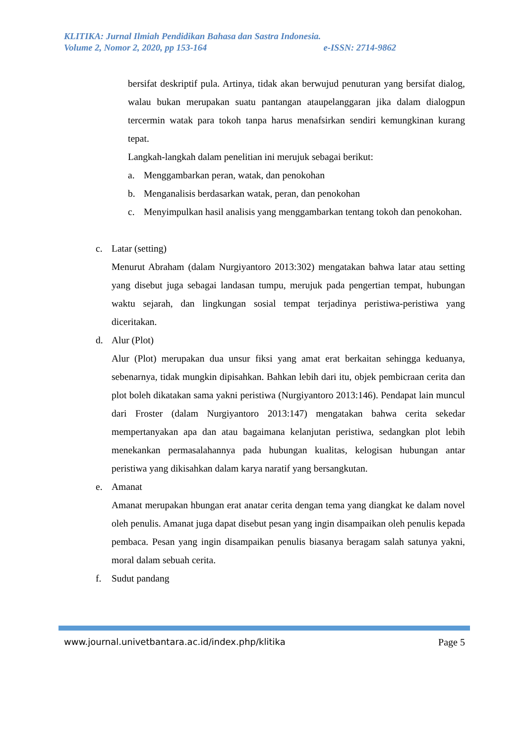KLITIKA: Jurnal Ilmiah Pendidikan Bahasa dan Sastra Indonesia.
Volume 2, Nomor 2, 2020, pp 153-164 e-ISSN: 2714-9862
bersifat deskriptif pula. Artinya, tidak akan berwujud penuturan yang bersifat dialog, walau bukan merupakan suatu pantangan ataupelanggaran jika dalam dialogpun tercermin watak para tokoh tanpa harus menafsirkan sendiri kemungkinan kurang tepat.
Langkah-langkah dalam penelitian ini merujuk sebagai berikut:
a. Menggambarkan peran, watak, dan penokohan
b. Menganalisis berdasarkan watak, peran, dan penokohan
c. Menyimpulkan hasil analisis yang menggambarkan tentang tokoh dan penokohan.
c. Latar (setting)
Menurut Abraham (dalam Nurgiyantoro 2013:302) mengatakan bahwa latar atau setting yang disebut juga sebagai landasan tumpu, merujuk pada pengertian tempat, hubungan waktu sejarah, dan lingkungan sosial tempat terjadinya peristiwa-peristiwa yang diceritakan.
d. Alur (Plot)
Alur (Plot) merupakan dua unsur fiksi yang amat erat berkaitan sehingga keduanya, sebenarnya, tidak mungkin dipisahkan. Bahkan lebih dari itu, objek pembicraan cerita dan plot boleh dikatakan sama yakni peristiwa (Nurgiyantoro 2013:146). Pendapat lain muncul dari Froster (dalam Nurgiyantoro 2013:147) mengatakan bahwa cerita sekedar mempertanyakan apa dan atau bagaimana kelanjutan peristiwa, sedangkan plot lebih menekankan permasalahannya pada hubungan kualitas, kelogisan hubungan antar peristiwa yang dikisahkan dalam karya naratif yang bersangkutan.
e. Amanat
Amanat merupakan hbungan erat anatar cerita dengan tema yang diangkat ke dalam novel oleh penulis. Amanat juga dapat disebut pesan yang ingin disampaikan oleh penulis kepada pembaca. Pesan yang ingin disampaikan penulis biasanya beragam salah satunya yakni, moral dalam sebuah cerita.
f. Sudut pandang
www.journal.univetbantara.ac.id/index.php/klitika Page 5